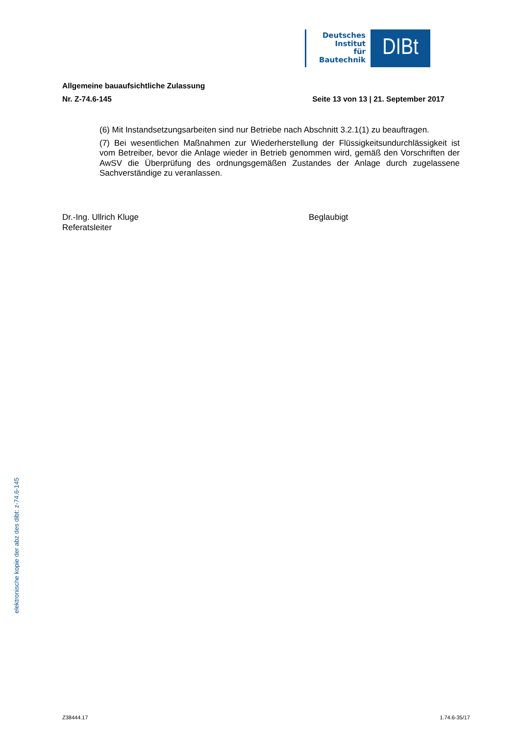Deutsches
Institut
für
Bautechnik
DIBt
Allgemeine bauaufsichtliche Zulassung
Nr. Z-74.6-145 Seite 13 von 13 | 21. September 2017
(6) Mit Instandsetzungsarbeiten sind nur Betriebe nach Abschnitt 3.2.1(1) zu beauftragen.
(7) Bei wesentlichen Maßnahmen zur Wiederherstellung der Flüssigkeitsundurchlässigkeit ist vom Betreiber, bevor die Anlage wieder in Betrieb genommen wird, gemäß den Vorschriften der AwSV die Überprüfung des ordnungsgemäßen Zustandes der Anlage durch zugelassene Sachverständige zu veranlassen.
Dr.-Ing. Ullrich Kluge
Referatsleiter
Beglaubigt
elektronische kopie der abz des dibt: z-74.6-145
Z38444.17 1.74.6-35/17